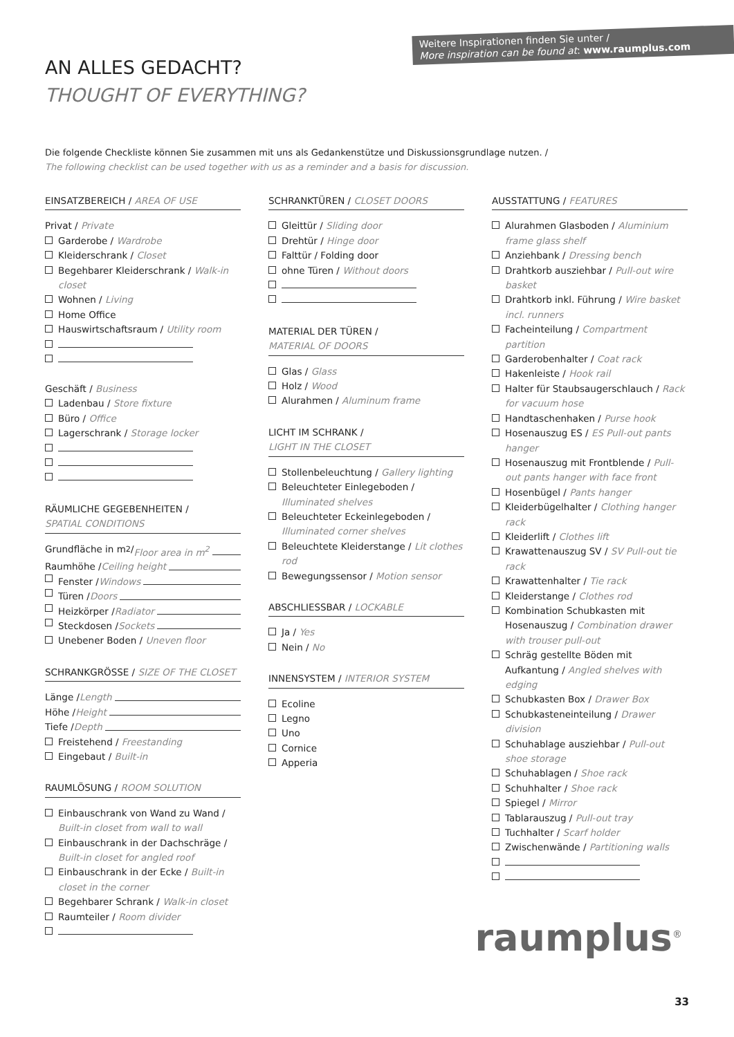Weitere Inspirationen finden Sie unter /
More inspiration can be found at: www.raumplus.com
AN ALLES GEDACHT?
THOUGHT OF EVERYTHING?
Die folgende Checkliste können Sie zusammen mit uns als Gedankenstütze und Diskussionsgrundlage nutzen. /
The following checklist can be used together with us as a reminder and a basis for discussion.
EINSATZBEREICH / AREA OF USE
Privat / Private
Garderobe / Wardrobe
Kleiderschrank / Closet
Begehbarer Kleiderschrank / Walk-in closet
Wohnen / Living
Home Office
Hauswirtschaftsraum / Utility room
Geschäft / Business
Ladenbau / Store fixture
Büro / Office
Lagerschrank / Storage locker
RÄUMLICHE GEGEBENHEITEN /
SPATIAL CONDITIONS
Grundfläche in m<sup>2</sup> / Floor area in m<sup>2</sup>
Raumhöhe / Ceiling height
Fenster / Windows
Türen / Doors
Heizkörper / Radiator
Steckdosen / Sockets
Unebener Boden / Uneven floor
SCHRANKGRÖSSE / SIZE OF THE CLOSET
Länge / Length
Höhe / Height
Tiefe / Depth
Freistehend / Freestanding
Eingebaut / Built-in
RAUMLÖSUNG / ROOM SOLUTION
Einbauschrank von Wand zu Wand / Built-in closet from wall to wall
Einbauschrank in der Dachschräge / Built-in closet for angled roof
Einbauschrank in der Ecke / Built-in closet in the corner
Begehbarer Schrank / Walk-in closet
Raumteiler / Room divider
SCHRANKTÜREN / CLOSET DOORS
Gleittür / Sliding door
Drehtür / Hinge door
Falttür / Folding door
ohne Türen / Without doors
MATERIAL DER TÜREN /
MATERIAL OF DOORS
Glas / Glass
Holz / Wood
Alurahmen / Aluminum frame
LICHT IM SCHRANK /
LIGHT IN THE CLOSET
Stollenbeleuchtung / Gallery lighting
Beleuchteter Einlegeboden / Illuminated shelves
Beleuchteter Eckeinlegeboden / Illuminated corner shelves
Beleuchtete Kleiderstange / Lit clothes rod
Bewegungssensor / Motion sensor
ABSCHLIESSBAR / LOCKABLE
Ja / Yes
Nein / No
INNENSYSTEM / INTERIOR SYSTEM
Ecoline
Legno
Uno
Cornice
Apperia
AUSSTATTUNG / FEATURES
Alurahmen Glasboden / Aluminium frame glass shelf
Anziehbank / Dressing bench
Drahtkorb ausziehbar / Pull-out wire basket
Drahtkorb inkl. Führung / Wire basket incl. runners
Facheinteilung / Compartment partition
Garderobenhalter / Coat rack
Hakenleiste / Hook rail
Halter für Staubsaugerschlauch / Rack for vacuum hose
Handtaschenhaken / Purse hook
Hosenauszug ES / ES Pull-out pants hanger
Hosenauszug mit Frontblende / Pull-out pants hanger with face front
Hosenbügel / Pants hanger
Kleiderbügelhalter / Clothing hanger rack
Kleiderlift / Clothes lift
Krawattenauszug SV / SV Pull-out tie rack
Krawattenhalter / Tie rack
Kleiderstange / Clothes rod
Kombination Schubkasten mit Hosenauszug / Combination drawer with trouser pull-out
Schräg gestellte Böden mit Aufkantung / Angled shelves with edging
Schubkasten Box / Drawer Box
Schubkasteneinteilung / Drawer division
Schuhablage ausziehbar / Pull-out shoe storage
Schuhablagen / Shoe rack
Schuhhalter / Shoe rack
Spiegel / Mirror
Tablarauszug / Pull-out tray
Tuchhalter / Scarf holder
Zwischenwände / Partitioning walls
raumplus<sup>®</sup>
33